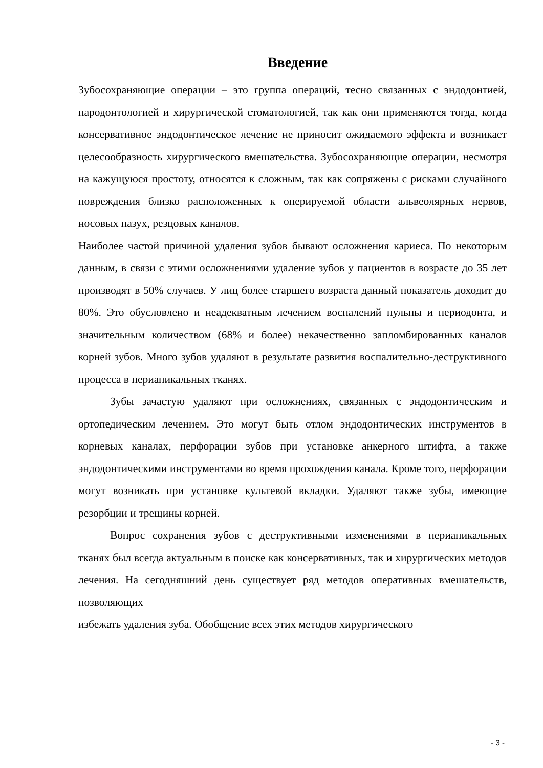Введение
Зубосохраняющие операции – это группа операций, тесно связанных с эндодонтией, пародонтологией и хирургической стоматологией, так как они применяются тогда, когда консервативное эндодонтическое лечение не приносит ожидаемого эффекта и возникает целесообразность хирургического вмешательства. Зубосохраняющие операции, несмотря на кажущуюся простоту, относятся к сложным, так как сопряжены с рисками случайного повреждения близко расположенных к оперируемой области альвеолярных нервов, носовых пазух, резцовых каналов.
Наиболее частой причиной удаления зубов бывают осложнения кариеса. По некоторым данным, в связи с этими осложнениями удаление зубов у пациентов в возрасте до 35 лет производят в 50% случаев. У лиц более старшего возраста данный показатель доходит до 80%. Это обусловлено и неадекватным лечением воспалений пульпы и периодонта, и значительным количеством (68% и более) некачественно запломбированных каналов корней зубов. Много зубов удаляют в результате развития воспалительно-деструктивного процесса в периапикальных тканях.
Зубы зачастую удаляют при осложнениях, связанных с эндодонтическим и ортопедическим лечением. Это могут быть отлом эндодонтических инструментов в корневых каналах, перфорации зубов при установке анкерного штифта, а также эндодонтическими инструментами во время прохождения канала. Кроме того, перфорации могут возникать при установке культевой вкладки. Удаляют также зубы, имеющие резорбции и трещины корней.
Вопрос сохранения зубов с деструктивными изменениями в периапикальных тканях был всегда актуальным в поиске как консервативных, так и хирургических методов лечения. На сегодняшний день существует ряд методов оперативных вмешательств, позволяющих
избежать удаления зуба. Обобщение всех этих методов хирургического
- 3 -